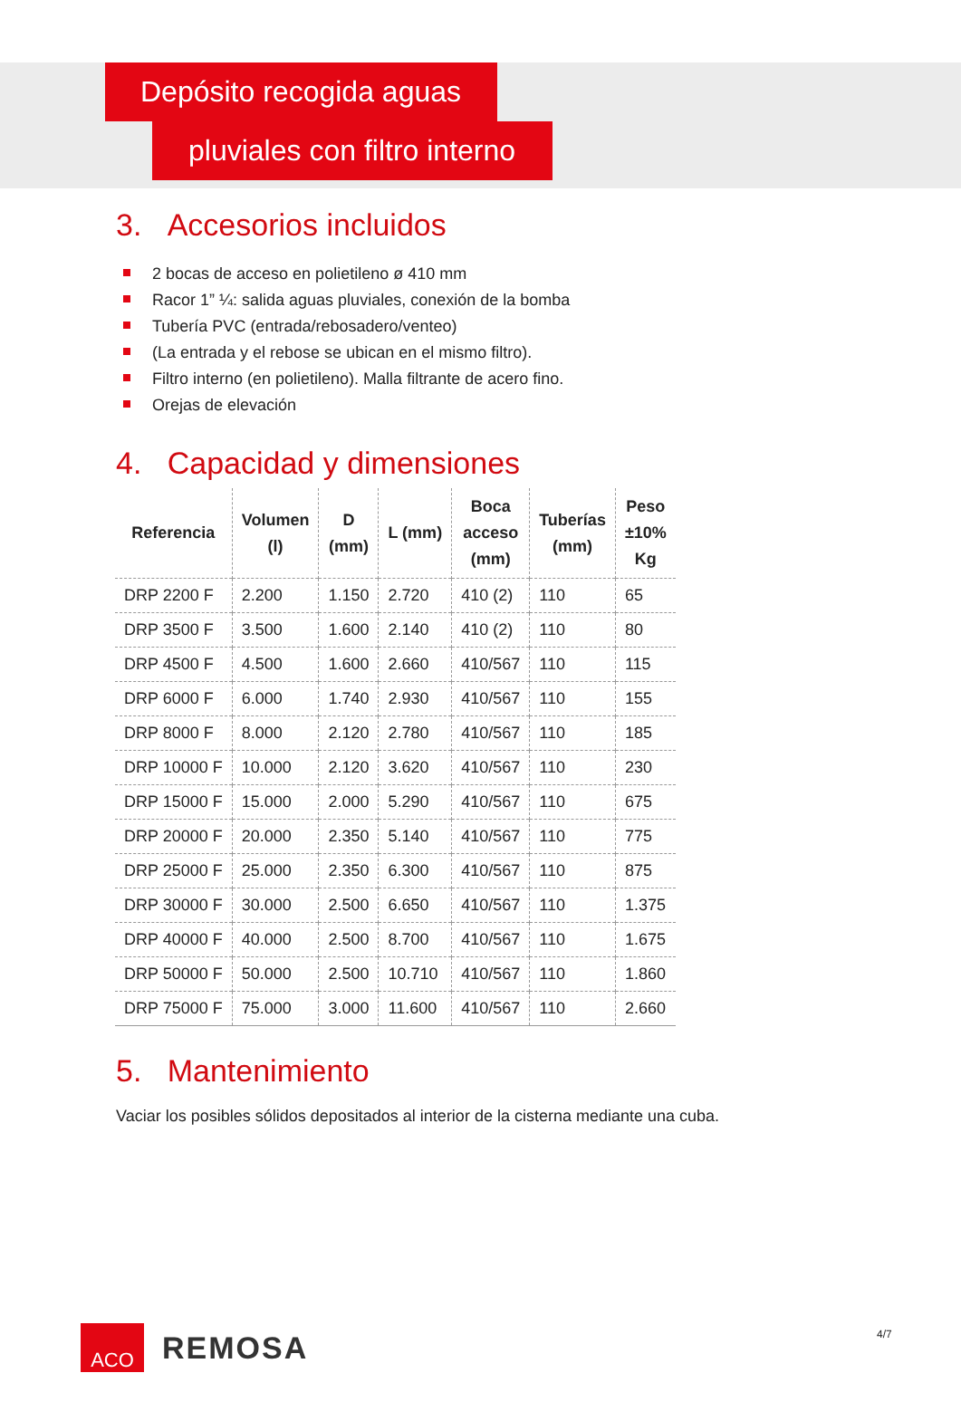Depósito recogida aguas
pluviales con filtro interno
3. Accesorios incluidos
2 bocas de acceso en polietileno ø 410 mm
Racor 1” ¼: salida aguas pluviales, conexión de la bomba
Tubería PVC (entrada/rebosadero/venteo)
(La entrada y el rebose se ubican en el mismo filtro).
Filtro interno (en polietileno). Malla filtrante de acero fino.
Orejas de elevación
4. Capacidad y dimensiones
| Referencia | Volumen (l) | D (mm) | L (mm) | Boca acceso (mm) | Tuberías (mm) | Peso ±10% Kg |
| --- | --- | --- | --- | --- | --- | --- |
| DRP 2200 F | 2.200 | 1.150 | 2.720 | 410 (2) | 110 | 65 |
| DRP 3500 F | 3.500 | 1.600 | 2.140 | 410 (2) | 110 | 80 |
| DRP 4500 F | 4.500 | 1.600 | 2.660 | 410/567 | 110 | 115 |
| DRP 6000 F | 6.000 | 1.740 | 2.930 | 410/567 | 110 | 155 |
| DRP 8000 F | 8.000 | 2.120 | 2.780 | 410/567 | 110 | 185 |
| DRP 10000 F | 10.000 | 2.120 | 3.620 | 410/567 | 110 | 230 |
| DRP 15000 F | 15.000 | 2.000 | 5.290 | 410/567 | 110 | 675 |
| DRP 20000 F | 20.000 | 2.350 | 5.140 | 410/567 | 110 | 775 |
| DRP 25000 F | 25.000 | 2.350 | 6.300 | 410/567 | 110 | 875 |
| DRP 30000 F | 30.000 | 2.500 | 6.650 | 410/567 | 110 | 1.375 |
| DRP 40000 F | 40.000 | 2.500 | 8.700 | 410/567 | 110 | 1.675 |
| DRP 50000 F | 50.000 | 2.500 | 10.710 | 410/567 | 110 | 1.860 |
| DRP 75000 F | 75.000 | 3.000 | 11.600 | 410/567 | 110 | 2.660 |
5. Mantenimiento
Vaciar los posibles sólidos depositados al interior de la cisterna mediante una cuba.
ACO
REMOSA
4/7